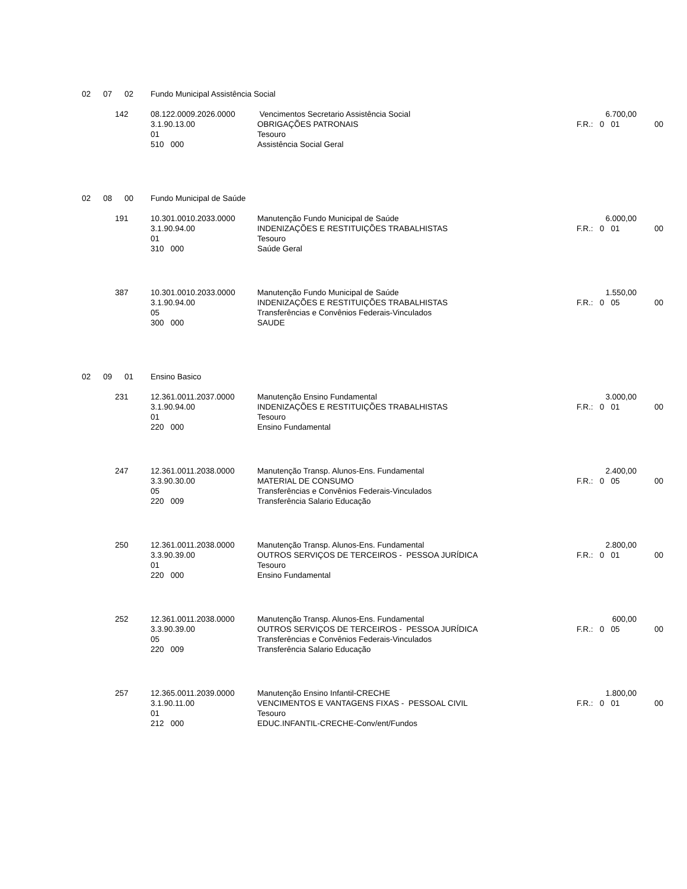| 02 | 07 | 02 | Fundo Municipal Assistência Social | | | |
| 142 | | | 08.122.0009.2026.0000 | Vencimentos Secretario Assistência Social | 6.700,00 | |
| | | | 3.1.90.13.00 | OBRIGAÇÕES PATRONAIS | F.R.: 0 01 | 00 |
| | | | 01 | Tesouro | | |
| | | | 510 000 | Assistência Social Geral | | |
| 02 | 08 | 00 | Fundo Municipal de Saúde | | | |
| 191 | | | 10.301.0010.2033.0000 | Manutenção Fundo Municipal de Saúde | 6.000,00 | |
| | | | 3.1.90.94.00 | INDENIZAÇÕES E RESTITUIÇÕES TRABALHISTAS | F.R.: 0 01 | 00 |
| | | | 01 | Tesouro | | |
| | | | 310 000 | Saúde Geral | | |
| 387 | | | 10.301.0010.2033.0000 | Manutenção Fundo Municipal de Saúde | 1.550,00 | |
| | | | 3.1.90.94.00 | INDENIZAÇÕES E RESTITUIÇÕES TRABALHISTAS | F.R.: 0 05 | 00 |
| | | | 05 | Transferências e Convênios Federais-Vinculados | | |
| | | | 300 000 | SAUDE | | |
| 02 | 09 | 01 | Ensino Basico | | | |
| 231 | | | 12.361.0011.2037.0000 | Manutenção Ensino Fundamental | 3.000,00 | |
| | | | 3.1.90.94.00 | INDENIZAÇÕES E RESTITUIÇÕES TRABALHISTAS | F.R.: 0 01 | 00 |
| | | | 01 | Tesouro | | |
| | | | 220 000 | Ensino Fundamental | | |
| 247 | | | 12.361.0011.2038.0000 | Manutenção Transp. Alunos-Ens. Fundamental | 2.400,00 | |
| | | | 3.3.90.30.00 | MATERIAL DE CONSUMO | F.R.: 0 05 | 00 |
| | | | 05 | Transferências e Convênios Federais-Vinculados | | |
| | | | 220 009 | Transferência Salario Educação | | |
| 250 | | | 12.361.0011.2038.0000 | Manutenção Transp. Alunos-Ens. Fundamental | 2.800,00 | |
| | | | 3.3.90.39.00 | OUTROS SERVIÇOS DE TERCEIROS - PESSOA JURÍDICA | F.R.: 0 01 | 00 |
| | | | 01 | Tesouro | | |
| | | | 220 000 | Ensino Fundamental | | |
| 252 | | | 12.361.0011.2038.0000 | Manutenção Transp. Alunos-Ens. Fundamental | 600,00 | |
| | | | 3.3.90.39.00 | OUTROS SERVIÇOS DE TERCEIROS - PESSOA JURÍDICA | F.R.: 0 05 | 00 |
| | | | 05 | Transferências e Convênios Federais-Vinculados | | |
| | | | 220 009 | Transferência Salario Educação | | |
| 257 | | | 12.365.0011.2039.0000 | Manutenção Ensino Infantil-CRECHE | 1.800,00 | |
| | | | 3.1.90.11.00 | VENCIMENTOS E VANTAGENS FIXAS - PESSOAL CIVIL | F.R.: 0 01 | 00 |
| | | | 01 | Tesouro | | |
| | | | 212 000 | EDUC.INFANTIL-CRECHE-Conv/ent/Fundos | | |